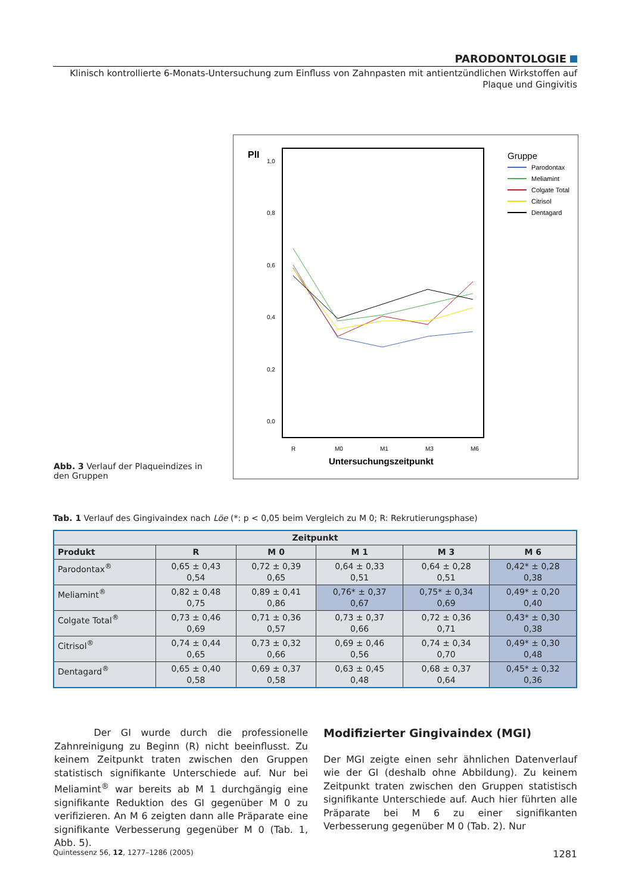PARODONTOLOGIE
Klinisch kontrollierte 6-Monats-Untersuchung zum Einfluss von Zahnpasten mit antientzündlichen Wirkstoffen auf
Plaque und Gingivitis
PlI
1,0
0,8
0,6
0,4
0,2
0,0
R
M0
M1
M3
M6
Untersuchungszeitpunkt
Gruppe
Parodontax
Meliamint
Colgate Total
Citrisol
Dentagard
Abb. 3 Verlauf der Plaqueindizes in den Gruppen
Tab. 1 Verlauf des Gingivaindex nach Löe (*: p < 0,05 beim Vergleich zu M 0; R: Rekrutierungsphase)
| Zeitpunkt | | | | | |
| --- | --- | --- | --- | --- | --- |
| Produkt | R | M 0 | M 1 | M 3 | M 6 |
| Parodontax<sup>®</sup> | 0,65 ± 0,43 0,54 | 0,72 ± 0,39 0,65 | 0,64 ± 0,33 0,51 | 0,64 ± 0,28 0,51 | 0,42* ± 0,28 0,38 |
| Meliamint<sup>®</sup> | 0,82 ± 0,48 0,75 | 0,89 ± 0,41 0,86 | 0,76* ± 0,37 0,67 | 0,75* ± 0,34 0,69 | 0,49* ± 0,20 0,40 |
| Colgate Total<sup>®</sup> | 0,73 ± 0,46 0,69 | 0,71 ± 0,36 0,57 | 0,73 ± 0,37 0,66 | 0,72 ± 0,36 0,71 | 0,43* ± 0,30 0,38 |
| Citrisol<sup>®</sup> | 0,74 ± 0,44 0,65 | 0,73 ± 0,32 0,66 | 0,69 ± 0,46 0,56 | 0,74 ± 0,34 0,70 | 0,49* ± 0,30 0,48 |
| Dentagard<sup>®</sup> | 0,65 ± 0,40 0,58 | 0,69 ± 0,37 0,58 | 0,63 ± 0,45 0,48 | 0,68 ± 0,37 0,64 | 0,45* ± 0,32 0,36 |
Der GI wurde durch die professionelle Zahnreinigung zu Beginn (R) nicht beeinflusst. Zu keinem Zeitpunkt traten zwischen den Gruppen statistisch signifikante Unterschiede auf. Nur bei Meliamint<sup>®</sup> war bereits ab M 1 durchgängig eine signifikante Reduktion des GI gegenüber M 0 zu verifizieren. An M 6 zeigten dann alle Präparate eine signifikante Verbesserung gegenüber M 0 (Tab. 1, Abb. 5).
Modifizierter Gingivaindex (MGI)
Der MGI zeigte einen sehr ähnlichen Datenverlauf wie der GI (deshalb ohne Abbildung). Zu keinem Zeitpunkt traten zwischen den Gruppen statistisch signifikante Unterschiede auf. Auch hier führten alle Präparate bei M 6 zu einer signifikanten Verbesserung gegenüber M 0 (Tab. 2). Nur
Quintessenz 56, 12, 1277–1286 (2005) 1281